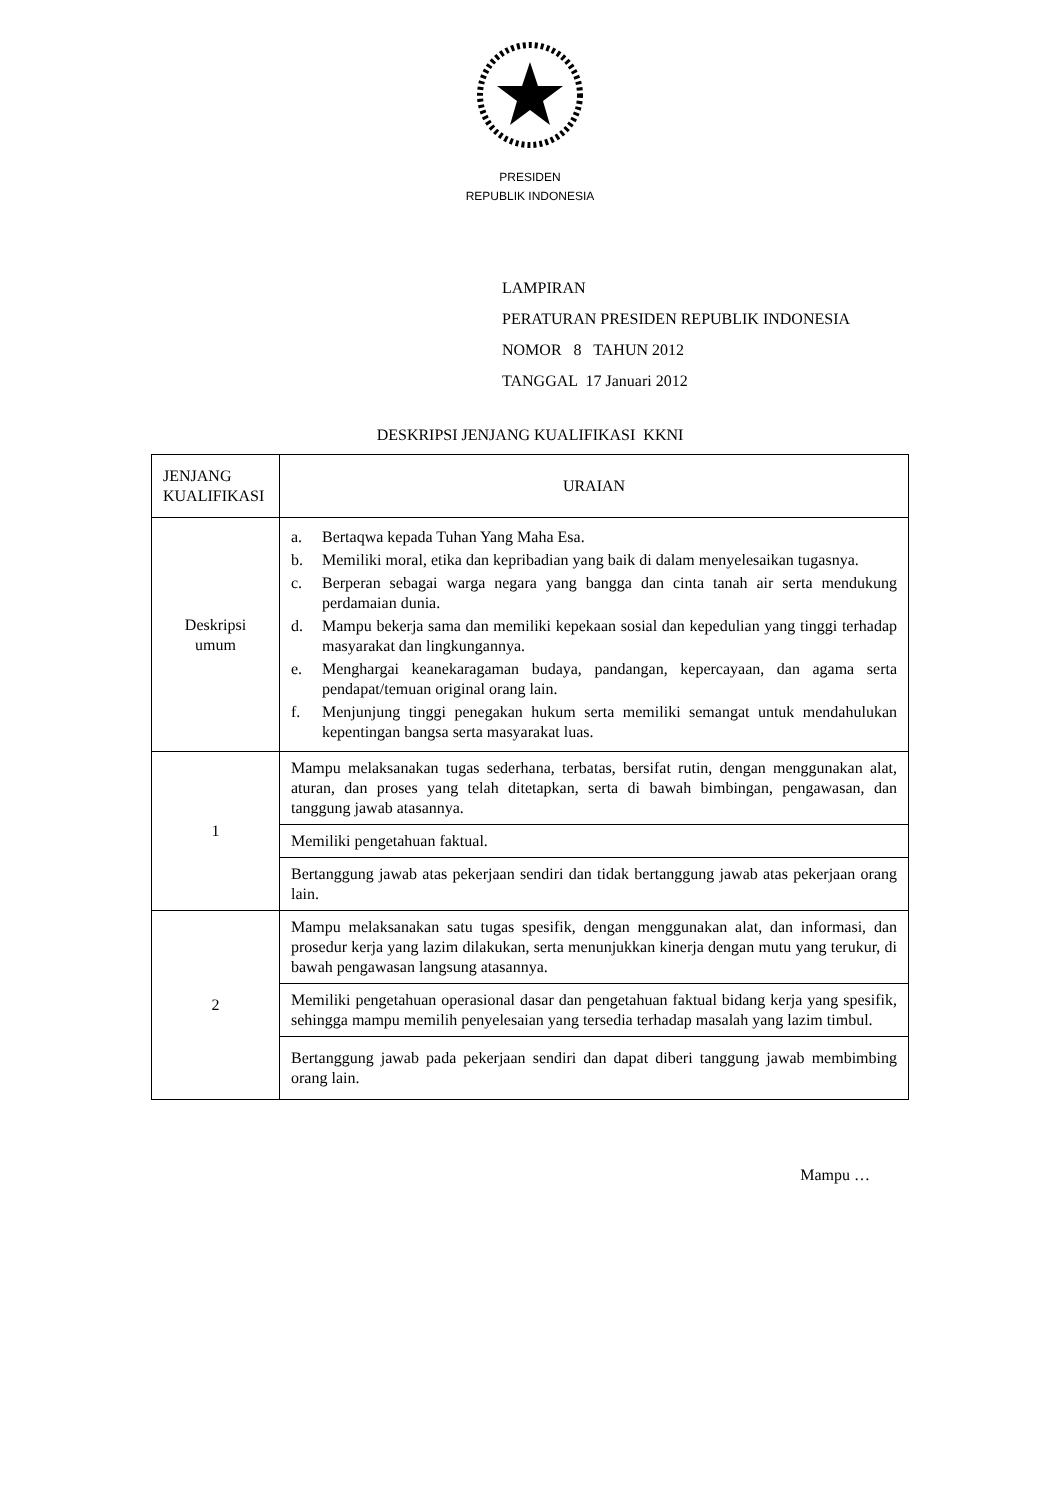PRESIDEN
REPUBLIK INDONESIA
LAMPIRAN
PERATURAN PRESIDEN REPUBLIK INDONESIA
NOMOR 8 TAHUN 2012
TANGGAL 17 Januari 2012
DESKRIPSI JENJANG KUALIFIKASI KKNI
| JENJANG KUALIFIKASI | URAIAN |
| --- | --- |
| Deskripsi umum | a. Bertaqwa kepada Tuhan Yang Maha Esa. b. Memiliki moral, etika dan kepribadian yang baik di dalam menyelesaikan tugasnya. c. Berperan sebagai warga negara yang bangga dan cinta tanah air serta mendukung perdamaian dunia. d. Mampu bekerja sama dan memiliki kepekaan sosial dan kepedulian yang tinggi terhadap masyarakat dan lingkungannya. e. Menghargai keanekaragaman budaya, pandangan, kepercayaan, dan agama serta pendapat/temuan original orang lain. f. Menjunjung tinggi penegakan hukum serta memiliki semangat untuk mendahulukan kepentingan bangsa serta masyarakat luas. |
| 1 | Mampu melaksanakan tugas sederhana, terbatas, bersifat rutin, dengan menggunakan alat, aturan, dan proses yang telah ditetapkan, serta di bawah bimbingan, pengawasan, dan tanggung jawab atasannya. |
| | Memiliki pengetahuan faktual. |
| | Bertanggung jawab atas pekerjaan sendiri dan tidak bertanggung jawab atas pekerjaan orang lain. |
| 2 | Mampu melaksanakan satu tugas spesifik, dengan menggunakan alat, dan informasi, dan prosedur kerja yang lazim dilakukan, serta menunjukkan kinerja dengan mutu yang terukur, di bawah pengawasan langsung atasannya. |
| | Memiliki pengetahuan operasional dasar dan pengetahuan faktual bidang kerja yang spesifik, sehingga mampu memilih penyelesaian yang tersedia terhadap masalah yang lazim timbul. |
| | Bertanggung jawab pada pekerjaan sendiri dan dapat diberi tanggung jawab membimbing orang lain. |
Mampu …